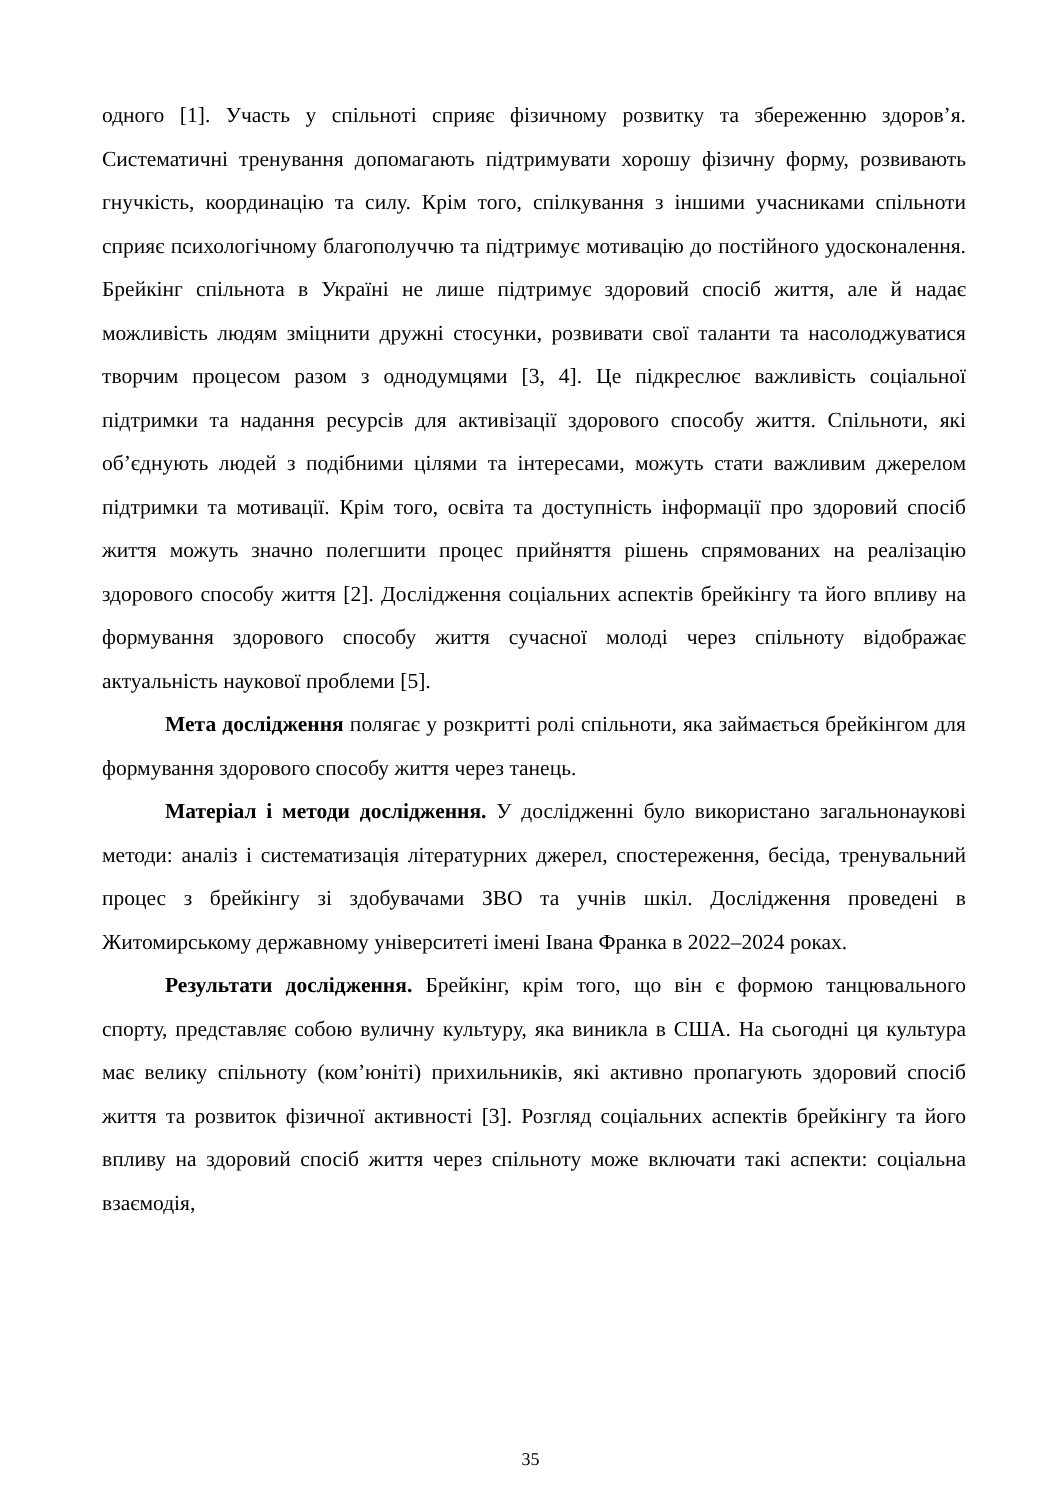одного [1]. Участь у спільноті сприяє фізичному розвитку та збереженню здоров’я. Систематичні тренування допомагають підтримувати хорошу фізичну форму, розвивають гнучкість, координацію та силу. Крім того, спілкування з іншими учасниками спільноти сприяє психологічному благополуччю та підтримує мотивацію до постійного удосконалення. Брейкінг спільнота в Україні не лише підтримує здоровий спосіб життя, але й надає можливість людям зміцнити дружні стосунки, розвивати свої таланти та насолоджуватися творчим процесом разом з однодумцями [3, 4]. Це підкреслює важливість соціальної підтримки та надання ресурсів для активізації здорового способу життя. Спільноти, які об’єднують людей з подібними цілями та інтересами, можуть стати важливим джерелом підтримки та мотивації. Крім того, освіта та доступність інформації про здоровий спосіб життя можуть значно полегшити процес прийняття рішень спрямованих на реалізацію здорового способу життя [2]. Дослідження соціальних аспектів брейкінгу та його впливу на формування здорового способу життя сучасної молоді через спільноту відображає актуальність наукової проблеми [5].
Мета дослідження полягає у розкритті ролі спільноти, яка займається брейкінгом для формування здорового способу життя через танець.
Матеріал і методи дослідження. У дослідженні було використано загальнонаукові методи: аналіз і систематизація літературних джерел, спостереження, бесіда, тренувальний процес з брейкінгу зі здобувачами ЗВО та учнів шкіл. Дослідження проведені в Житомирському державному університеті імені Івана Франка в 2022–2024 роках.
Результати дослідження. Брейкінг, крім того, що він є формою танцювального спорту, представляє собою вуличну культуру, яка виникла в США. На сьогодні ця культура має велику спільноту (ком’юніті) прихильників, які активно пропагують здоровий спосіб життя та розвиток фізичної активності [3]. Розгляд соціальних аспектів брейкінгу та його впливу на здоровий спосіб життя через спільноту може включати такі аспекти: соціальна взаємодія,
35